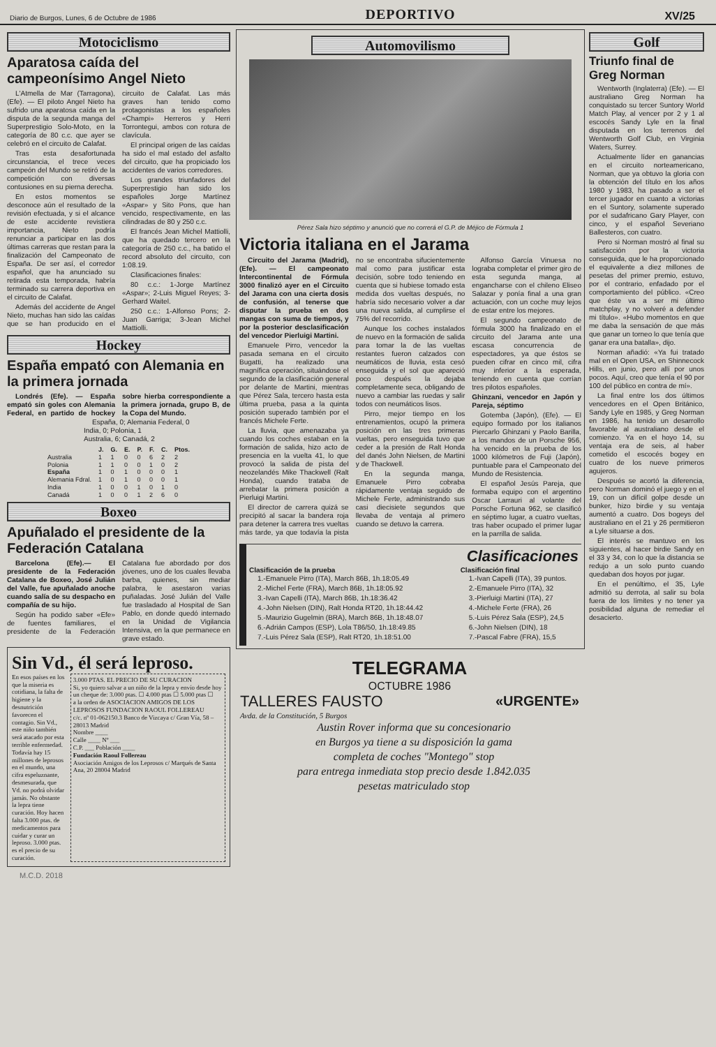Diario de Burgos, Lunes, 6 de Octubre de 1986 DEPORTIVO XV/25
Motociclismo
Aparatosa caída del campeonísimo Angel Nieto
L'Atmella de Mar (Tarragona), (Efe). — El piloto Angel Nieto ha sufrido una aparatosa caída en la disputa de la segunda manga del Superprestigio Solo-Moto, en la categoría de 80 c.c. que ayer se celebró en el circuito de Calafat.
Tras esta desafortunada circunstancia, el trece veces campeón del Mundo se retiró de la competición con diversas contusiones en su pierna derecha.
En estos momentos se desconoce aún el resultado de la revisión efectuada, y si el alcance de este accidente revistiera importancia, Nieto podría renunciar a participar en las dos últimas carreras que restan para la finalización del Campeonato de España. De ser así, el corredor español, que ha anunciado su retirada esta temporada, habría terminado su carrera deportiva en el circuito de Calafat.
Además del accidente de Angel Nieto, muchas han sido las caídas que se han producido en el circuito de Calafat. Las más graves han tenido como protagonistas a los españoles «Champi» Herreros y Herri Torrontegui, ambos con rotura de clavícula.
El principal origen de las caídas ha sido el mal estado del asfalto del circuito, que ha propiciado los accidentes de varios corredores.
Los grandes triunfadores del Superprestigio han sido los españoles Jorge Martínez «Aspar» y Sito Pons, que han vencido, respectivamente, en las cilindradas de 80 y 250 c.c.
El francés Jean Michel Mattiolli, que ha quedado tercero en la categoría de 250 c.c., ha batido el record absoluto del circuito, con 1:08.19.
Clasificaciones finales:
80 c.c.: 1-Jorge Martínez «Aspar»; 2-Luis Miguel Reyes; 3-Gerhard Waitel.
250 c.c.: 1-Alfonso Pons; 2-Juan Garriga; 3-Jean Michel Mattiolli.
Hockey
España empató con Alemania en la primera jornada
Londrés (Efe). — España empató sin goles con Alemania Federal, en partido de hockey sobre hierba correspondiente a la primera jornada, grupo B, de la Copa del Mundo.
España, 0; Alemania Federal, 0
India, 0; Polonia, 1
Australia, 6; Canadá, 2
| | J. | G. | E. | P. | F. | C. | Ptos. |
| --- | --- | --- | --- | --- | --- | --- | --- |
| Australia | 1 | 1 | 0 | 0 | 6 | 2 | 2 |
| Polonia | 1 | 1 | 0 | 0 | 1 | 0 | 2 |
| España | 1 | 0 | 1 | 0 | 0 | 0 | 1 |
| Alemania Fdral. | 1 | 0 | 1 | 0 | 0 | 0 | 1 |
| India | 1 | 0 | 0 | 1 | 0 | 1 | 0 |
| Canadá | 1 | 0 | 0 | 1 | 2 | 6 | 0 |
Boxeo
Apuñalado el presidente de la Federación Catalana
Barcelona (Efe).— El presidente de la Federación Catalana de Boxeo, José Julián del Valle, fue apuñalado anoche cuando salía de su despacho en compañía de su hijo.
Según ha podido saber «Efe» de fuentes familiares, el presidente de la Federación Catalana fue abordado por dos jóvenes, uno de los cuales llevaba barba, quienes, sin mediar palabra, le asestaron varias puñaladas. José Julián del Valle fue trasladado al Hospital de San Pablo, en donde quedó internado en la Unidad de Vigilancia Intensiva, en la que permanece en grave estado.
Sin Vd., él será leproso.
En esos países en los que la miseria es cotidiana, la falta de higiene y la desnutrición favorecen el contagio. Sin Vd., este niño también será atacado por esta terrible enfermedad. Todavía hay 15 millones de leprosos en el mundo, una cifra espeluznante, desmesurada, que Vd. no podrá olvidar jamás. No obstante la lepra tiene curación. Hoy hacen falta 3.000 ptas. de medicamentos para cuidar y curar un leproso. 3.000 ptas. es el precio de su curación.
3.000 PTAS. EL PRECIO DE SU CURACION
Si, yo quiero salvar a un niño de la lepra y envío desde hoy un cheque de: 3.000 ptas. ☐ 4.000 ptas ☐ 5.000 ptas ☐
a la orden de ASOCIACION AMIGOS DE LOS LEPROSOS FUNDACION RAOUL FOLLEREAU
c/c. nº 01-062150.3 Banco de Vizcaya c/ Gran Vía, 58 – 28013 Madrid
Nombre ____
Calle ____ Nº ___
C.P. ___ Población ____
Fundación Raoul Follereau
Asociación Amigos de los Leprosos c/ Marqués de Santa Ana, 20 28004 Madrid
Automovilismo
Pérez Sala hizo séptimo y anunció que no correrá el G.P. de Méjico de Fórmula 1
Victoria italiana en el Jarama
Circuito del Jarama (Madrid), (Efe). — El campeonato Intercontinental de Fórmula 3000 finalizó ayer en el Circuito del Jarama con una cierta dosis de confusión, al tenerse que disputar la prueba en dos mangas con suma de tiempos, y por la posterior desclasificación del vencedor Pierluigi Martini.
Emanuele Pirro, vencedor la pasada semana en el circuito Bugatti, ha realizado una magnífica operación, situándose el segundo de la clasificación general por delante de Martini, mientras que Pérez Sala, tercero hasta esta última prueba, pasa a la quinta posición superado también por el francés Michele Ferte.
La lluvia, que amenazaba ya cuando los coches estaban en la formación de salida, hizo acto de presencia en la vuelta 41, lo que provocó la salida de pista del neozelandés Mike Thackwell (Ralt Honda), cuando trataba de arrebatar la primera posición a Pierluigi Martini.
El director de carrera quizá se precipitó al sacar la bandera roja para detener la carrera tres vueltas más tarde, ya que todavía la pista no se encontraba sifucientemente mal como para justificar esta decisión, sobre todo teniendo en cuenta que si hubiese tomado esta medida dos vueltas después, no habría sido necesario volver a dar una nueva salida, al cumplirse el 75% del recorrido.
Aunque los coches instalados de nuevo en la formación de salida para tomar la de las vueltas restantes fueron calzados con neumáticos de lluvia, esta cesó enseguida y el sol que apareció poco después la dejaba completamente seca, obligando de nuevo a cambiar las ruedas y salir todos con neumáticos lisos.
Pirro, mejor tiempo en los entrenamientos, ocupó la primera posición en las tres primeras vueltas, pero enseguida tuvo que ceder a la presión de Ralt Honda del danés John Nielsen, de Martini y de Thackwell.
En la segunda manga, Emanuele Pirro cobraba rápidamente ventaja seguido de Michele Ferte, administrando sus casi diecisiete segundos que llevaba de ventaja al primero cuando se detuvo la carrera.
Alfonso García Vinuesa no lograba completar el primer giro de esta segunda manga, al engancharse con el chileno Eliseo Salazar y ponía final a una gran actuación, con un coche muy lejos de estar entre los mejores.
El segundo campeonato de fórmula 3000 ha finalizado en el circuito del Jarama ante una escasa concurrencia de espectadores, ya que éstos se pueden cifrar en cinco mil, cifra muy inferior a la esperada, teniendo en cuenta que corrían tres pilotos españoles.
Ghinzani, vencedor en Japón y Pareja, séptimo
Gotemba (Japón), (Efe). — El equipo formado por los italianos Piercarlo Ghinzani y Paolo Barilla, a los mandos de un Porsche 956, ha vencido en la prueba de los 1000 kilómetros de Fuji (Japón), puntuable para el Campeonato del Mundo de Resistencia.
El español Jesús Pareja, que formaba equipo con el argentino Oscar Larrauri al volante del Porsche Fortuna 962, se clasificó en séptimo lugar, a cuatro vueltas, tras haber ocupado el primer lugar en la parrilla de salida.
Clasificaciones
Clasificación de la prueba
1.-Emanuele Pirro (ITA), March 86B, 1h.18:05.49
2.-Michel Ferte (FRA), March 86B, 1h.18:05.92
3.-Ivan Capelli (ITA), March 86B, 1h.18:36.42
4.-John Nielsen (DIN), Ralt Honda RT20, 1h.18:44.42
5.-Maurizio Gugelmin (BRA), March 86B, 1h.18:48.07
6.-Adrián Campos (ESP), Lola T86/50, 1h.18:49.85
7.-Luis Pérez Sala (ESP), Ralt RT20, 1h.18:51.00
Clasificación final
1.-Ivan Capelli (ITA), 39 puntos.
2.-Emanuele Pirro (ITA), 32
3.-Pierluigi Martini (ITA), 27
4.-Michele Ferte (FRA), 26
5.-Luis Pérez Sala (ESP), 24,5
6.-John Nielsen (DIN), 18
7.-Pascal Fabre (FRA), 15,5
TELEGRAMA
OCTUBRE 1986
TALLERES FAUSTO «URGENTE»
Avda. de la Constitución, 5 Burgos
Austin Rover informa que su concesionario
en Burgos ya tiene a su disposición la gama
completa de coches "Montego" stop
para entrega inmediata stop precio desde 1.842.035
pesetas matriculado stop
Golf
Triunfo final de Greg Norman
Wentworth (Inglaterra) (Efe). — El australiano Greg Norman ha conquistado su tercer Suntory World Match Play, al vencer por 2 y 1 al escocés Sandy Lyle en la final disputada en los terrenos del Wentworth Golf Club, en Virginia Waters, Surrey.
Actualmente líder en ganancias en el circuito norteamericano, Norman, que ya obtuvo la gloria con la obtención del título en los años 1980 y 1983, ha pasado a ser el tercer jugador en cuanto a victorias en el Suntory, solamente superado por el sudafricano Gary Player, con cinco, y el español Severiano Ballesteros, con cuatro.
Pero si Norman mostró al final su satisfacción por la victoria conseguida, que le ha proporcionado el equivalente a diez millones de pesetas del primer premio, estuvo, por el contrario, enfadado por el comportamiento del público. «Creo que éste va a ser mi último matchplay, y no volveré a defender mi título». «Hubo momentos en que me daba la sensación de que más que ganar un torneo lo que tenía que ganar era una batalla», dijo.
Norman añadió: «Ya fui tratado mal en el Open USA, en Shinnecock Hills, en junio, pero allí por unos pocos. Aquí, creo que tenía el 90 por 100 del público en contra de mí».
La final entre los dos últimos vencedores en el Open Británico, Sandy Lyle en 1985, y Greg Norman en 1986, ha tenido un desarrollo favorable al australiano desde el comienzo. Ya en el hoyo 14, su ventaja era de seis, al haber cometido el escocés bogey en cuatro de los nueve primeros agujeros.
Después se acortó la diferencia, pero Norman dominó el juego y en el 19, con un difícil golpe desde un bunker, hizo birdie y su ventaja aumentó a cuatro. Dos bogeys del australiano en el 21 y 26 permitieron a Lyle situarse a dos.
El interés se mantuvo en los siguientes, al hacer birdie Sandy en el 33 y 34, con lo que la distancia se redujo a un solo punto cuando quedaban dos hoyos por jugar.
En el penúltimo, el 35, Lyle admitió su derrota, al salir su bola fuera de los límites y no tener ya posibilidad alguna de remediar el desacierto.
M.C.D. 2018